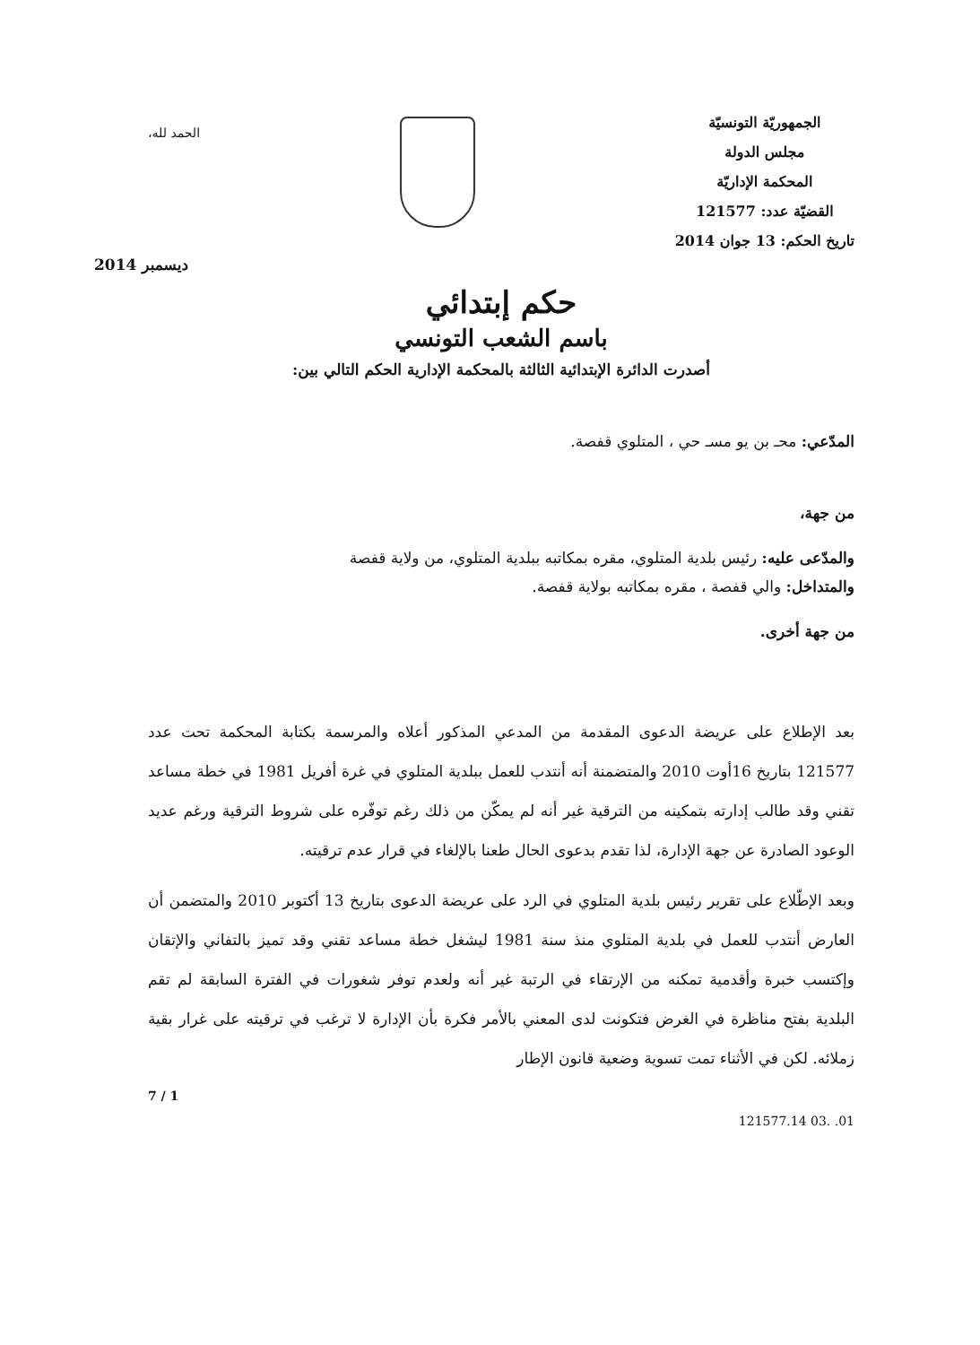الجمهوريّة التونسيّة
مجلس الدولة
المحكمة الإداريّة
القضيّة عدد: 121577
تاريخ الحكم: 13 جوان 2014
الحمد لله،
ديسمبر 2014
حكم إبتدائي
باسم الشعب التونسي
أصدرت الدائرة الإبتدائية الثالثة بالمحكمة الإدارية الحكم التالي بين:
المدّعي: محـ بن يو مسـ حي ، المتلوي قفصة.
من جهة،
والمدّعى عليه: رئيس بلدية المتلوي، مقره بمكاتبه ببلدية المتلوي، من ولاية قفصة
والمتداخل: والي قفصة ، مقره بمكاتبه بولاية قفصة.
من جهة أخرى.
بعد الإطلاع على عريضة الدعوى المقدمة من المدعي المذكور أعلاه والمرسمة بكتابة المحكمة تحت عدد 121577 بتاريخ 16أوت 2010 والمتضمنة أنه أنتدب للعمل ببلدية المتلوي في غرة أفريل 1981 في خطة مساعد تقني وقد طالب إدارته بتمكينه من الترقية غير أنه لم يمكّن من ذلك رغم توفّره على شروط الترقية ورغم عديد الوعود الصادرة عن جهة الإدارة، لذا تقدم بدعوى الحال طعنا بالإلغاء في قرار عدم ترقيته.
وبعد الإطّلاع على تقرير رئيس بلدية المتلوي في الرد على عريضة الدعوى بتاريخ 13 أكتوبر 2010 والمتضمن أن العارض أنتدب للعمل في بلدية المتلوي منذ سنة 1981 ليشغل خطة مساعد تقني وقد تميز بالتفاني والإتقان وإكتسب خبرة وأقدمية تمكنه من الإرتقاء في الرتبة غير أنه ولعدم توفر شغورات في الفترة السابقة لم تقم البلدية بفتح مناظرة في الغرض فتكونت لدى المعني بالأمر فكرة بأن الإدارة لا ترغب في ترقيته على غرار بقية زملائه. لكن في الأثناء تمت تسوية وضعية قانون الإطار
7 / 1
121577.14 03. .01